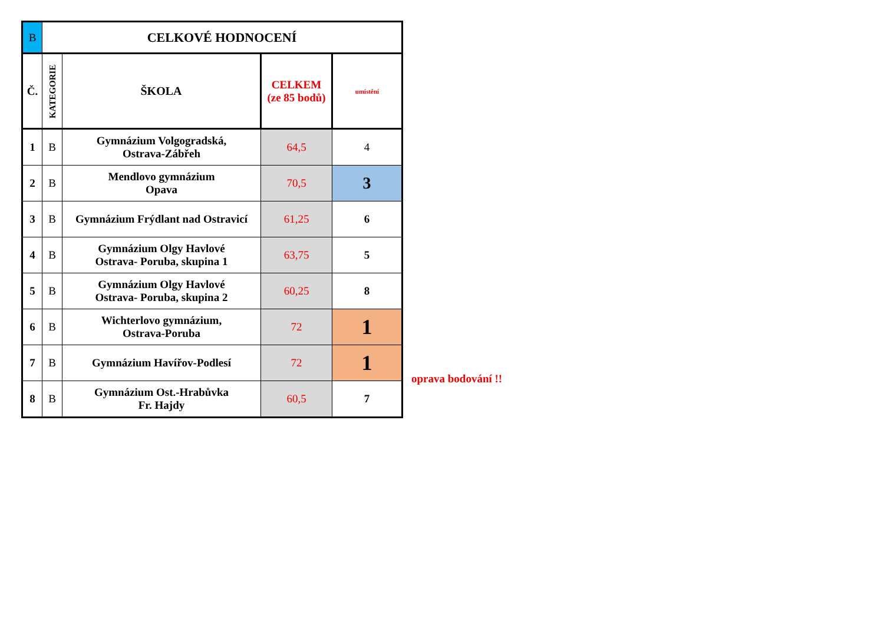| B | CELKOVÉ HODNOCENÍ | | | |
| Č. | KATEGORIE | ŠKOLA | CELKEM (ze 85 bodů) | umístění |
| 1 | B | Gymnázium Volgogradská, Ostrava-Zábřeh | 64,5 | 4 |
| 2 | B | Mendlovo gymnázium Opava | 70,5 | 3 |
| 3 | B | Gymnázium Frýdlant nad Ostravicí | 61,25 | 6 |
| 4 | B | Gymnázium Olgy Havlové Ostrava- Poruba, skupina 1 | 63,75 | 5 |
| 5 | B | Gymnázium Olgy Havlové Ostrava- Poruba, skupina 2 | 60,25 | 8 |
| 6 | B | Wichterlovo gymnázium, Ostrava-Poruba | 72 | 1 |
| 7 | B | Gymnázium Havířov-Podlesí | 72 | 1 |
| 8 | B | Gymnázium Ost.-Hrabůvka Fr. Hajdy | 60,5 | 7 |
oprava bodování !!